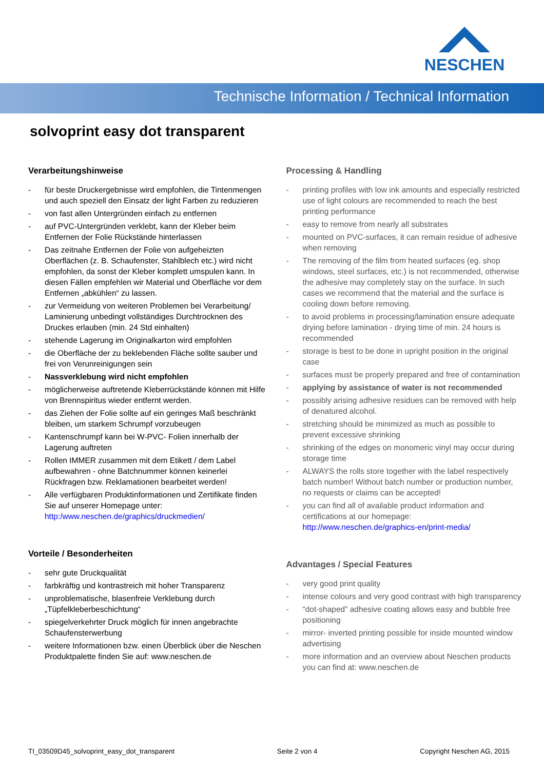NESCHEN
Technische Information / Technical Information
solvoprint easy dot transparent
Verarbeitungshinweise
- für beste Druckergebnisse wird empfohlen, die Tintenmengen und auch speziell den Einsatz der light Farben zu reduzieren
- von fast allen Untergründen einfach zu entfernen
- auf PVC-Untergründen verklebt, kann der Kleber beim Entfernen der Folie Rückstände hinterlassen
- Das zeitnahe Entfernen der Folie von aufgeheizten Oberflächen (z. B. Schaufenster, Stahlblech etc.) wird nicht empfohlen, da sonst der Kleber komplett umspulen kann. In diesen Fällen empfehlen wir Material und Oberfläche vor dem Entfernen „abkühlen“ zu lassen.
- zur Vermeidung von weiteren Problemen bei Verarbeitung/ Laminierung unbedingt vollständiges Durchtrocknen des Druckes erlauben (min. 24 Std einhalten)
- stehende Lagerung im Originalkarton wird empfohlen
- die Oberfläche der zu beklebenden Fläche sollte sauber und frei von Verunreinigungen sein
- Nassverklebung wird nicht empfohlen
- möglicherweise auftretende Kleberrückstände können mit Hilfe von Brennspiritus wieder entfernt werden.
- das Ziehen der Folie sollte auf ein geringes Maß beschränkt bleiben, um starkem Schrumpf vorzubeugen
- Kantenschrumpf kann bei W-PVC- Folien innerhalb der Lagerung auftreten
- Rollen IMMER zusammen mit dem Etikett / dem Label aufbewahren - ohne Batchnummer können keinerlei Rückfragen bzw. Reklamationen bearbeitet werden!
- Alle verfügbaren Produktinformationen und Zertifikate finden Sie auf unserer Homepage unter:
http:/www.neschen.de/graphics/druckmedien/
Vorteile / Besonderheiten
- sehr gute Druckqualität
- farbkräftig und kontrastreich mit hoher Transparenz
- unproblematische, blasenfreie Verklebung durch „Tüpfelkleberbeschichtung“
- spiegelverkehrter Druck möglich für innen angebrachte Schaufensterwerbung
- weitere Informationen bzw. einen Überblick über die Neschen Produktpalette finden Sie auf: www.neschen.de
Processing & Handling
- printing profiles with low ink amounts and especially restricted use of light colours are recommended to reach the best printing performance
- easy to remove from nearly all substrates
- mounted on PVC-surfaces, it can remain residue of adhesive when removing
- The removing of the film from heated surfaces (eg. shop windows, steel surfaces, etc.) is not recommended, otherwise the adhesive may completely stay on the surface. In such cases we recommend that the material and the surface is cooling down before removing.
- to avoid problems in processing/lamination ensure adequate drying before lamination - drying time of min. 24 hours is recommended
- storage is best to be done in upright position in the original case
- surfaces must be properly prepared and free of contamination
- applying by assistance of water is not recommended
- possibly arising adhesive residues can be removed with help of denatured alcohol.
- stretching should be minimized as much as possible to prevent excessive shrinking
- shrinking of the edges on monomeric vinyl may occur during storage time
- ALWAYS the rolls store together with the label respectively batch number! Without batch number or production number, no requests or claims can be accepted!
- you can find all of available product information and certifications at our homepage:
http://www.neschen.de/graphics-en/print-media/
Advantages / Special Features
- very good print quality
- intense colours and very good contrast with high transparency
- “dot-shaped” adhesive coating allows easy and bubble free positioning
- mirror- inverted printing possible for inside mounted window advertising
- more information and an overview about Neschen products you can find at: www.neschen.de
TI_03509D45_solvoprint_easy_dot_transparent Seite 2 von 4 Copyright Neschen AG, 2015